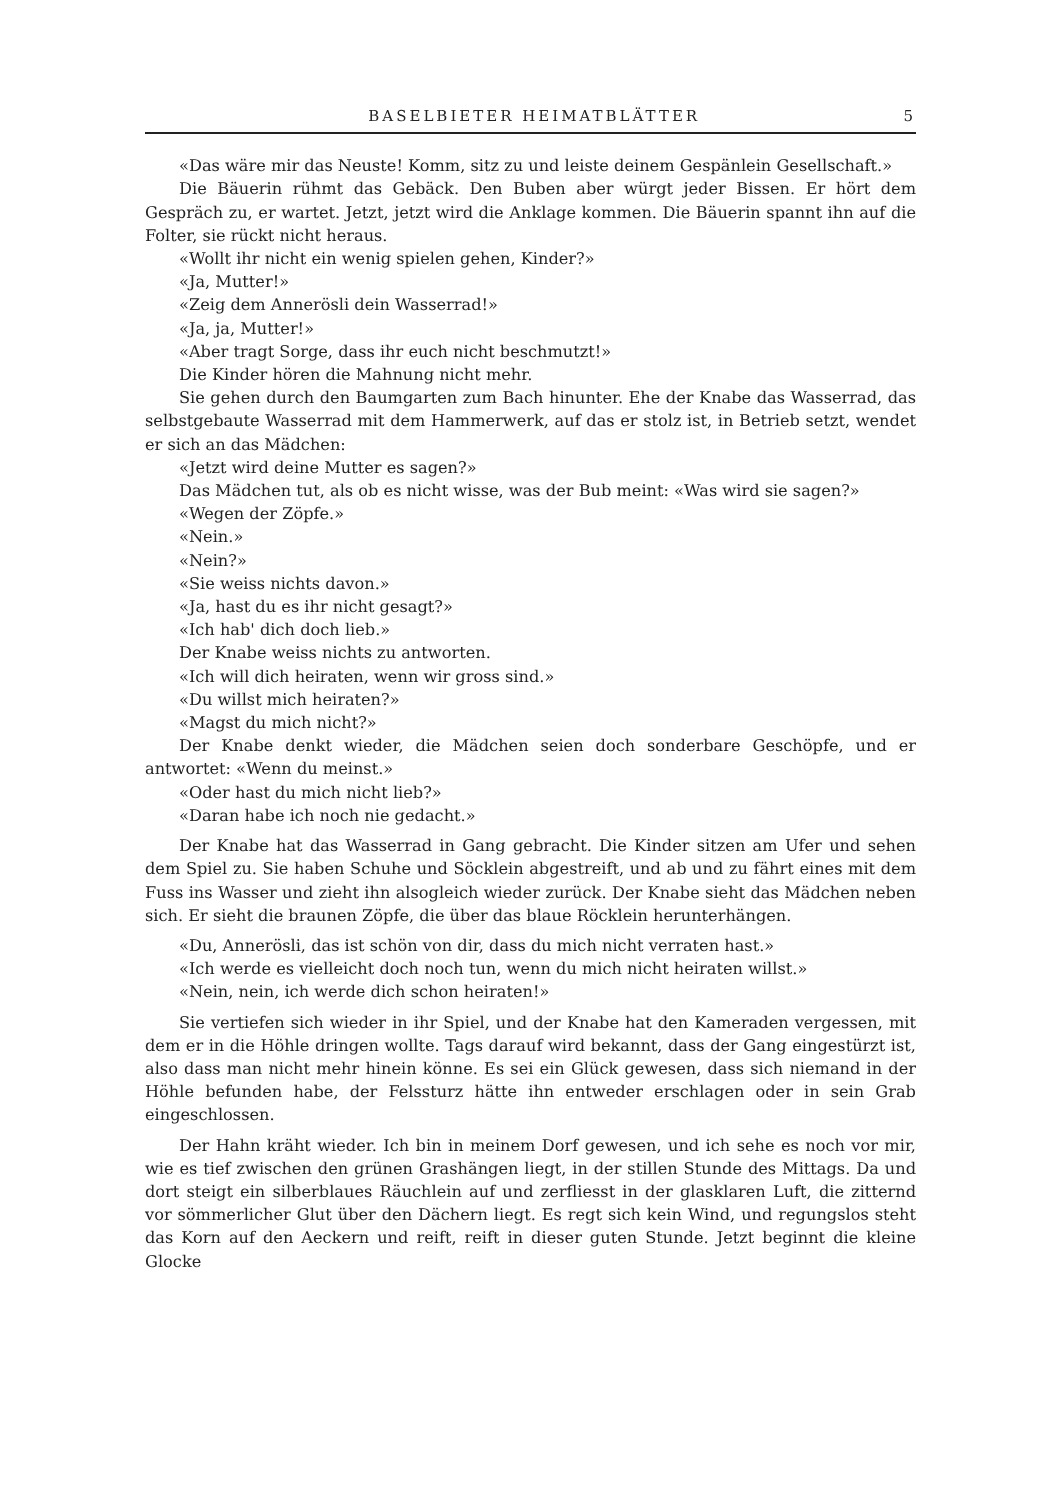BASELBIETER HEIMATBLÄTTER 5
«Das wäre mir das Neuste! Komm, sitz zu und leiste deinem Gespänlein Gesellschaft.»
Die Bäuerin rühmt das Gebäck. Den Buben aber würgt jeder Bissen. Er hört dem Gespräch zu, er wartet. Jetzt, jetzt wird die Anklage kommen. Die Bäuerin spannt ihn auf die Folter, sie rückt nicht heraus.
«Wollt ihr nicht ein wenig spielen gehen, Kinder?»
«Ja, Mutter!»
«Zeig dem Annerösli dein Wasserrad!»
«Ja, ja, Mutter!»
«Aber tragt Sorge, dass ihr euch nicht beschmutzt!»
Die Kinder hören die Mahnung nicht mehr.
Sie gehen durch den Baumgarten zum Bach hinunter. Ehe der Knabe das Wasserrad, das selbstgebaute Wasserrad mit dem Hammerwerk, auf das er stolz ist, in Betrieb setzt, wendet er sich an das Mädchen:
«Jetzt wird deine Mutter es sagen?»
Das Mädchen tut, als ob es nicht wisse, was der Bub meint: «Was wird sie sagen?»
«Wegen der Zöpfe.»
«Nein.»
«Nein?»
«Sie weiss nichts davon.»
«Ja, hast du es ihr nicht gesagt?»
«Ich hab' dich doch lieb.»
Der Knabe weiss nichts zu antworten.
«Ich will dich heiraten, wenn wir gross sind.»
«Du willst mich heiraten?»
«Magst du mich nicht?»
Der Knabe denkt wieder, die Mädchen seien doch sonderbare Geschöpfe, und er antwortet: «Wenn du meinst.»
«Oder hast du mich nicht lieb?»
«Daran habe ich noch nie gedacht.»
Der Knabe hat das Wasserrad in Gang gebracht. Die Kinder sitzen am Ufer und sehen dem Spiel zu. Sie haben Schuhe und Söcklein abgestreift, und ab und zu fährt eines mit dem Fuss ins Wasser und zieht ihn alsogleich wieder zurück. Der Knabe sieht das Mädchen neben sich. Er sieht die braunen Zöpfe, die über das blaue Röcklein herunterhängen.
«Du, Annerösli, das ist schön von dir, dass du mich nicht verraten hast.»
«Ich werde es vielleicht doch noch tun, wenn du mich nicht heiraten willst.»
«Nein, nein, ich werde dich schon heiraten!»
Sie vertiefen sich wieder in ihr Spiel, und der Knabe hat den Kameraden vergessen, mit dem er in die Höhle dringen wollte. Tags darauf wird bekannt, dass der Gang eingestürzt ist, also dass man nicht mehr hinein könne. Es sei ein Glück gewesen, dass sich niemand in der Höhle befunden habe, der Felssturz hätte ihn entweder erschlagen oder in sein Grab eingeschlossen.
Der Hahn kräht wieder. Ich bin in meinem Dorf gewesen, und ich sehe es noch vor mir, wie es tief zwischen den grünen Grashängen liegt, in der stillen Stunde des Mittags. Da und dort steigt ein silberblaues Räuchlein auf und zerfliesst in der glasklaren Luft, die zitternd vor sömmerlicher Glut über den Dächern liegt. Es regt sich kein Wind, und regungslos steht das Korn auf den Aeckern und reift, reift in dieser guten Stunde. Jetzt beginnt die kleine Glocke